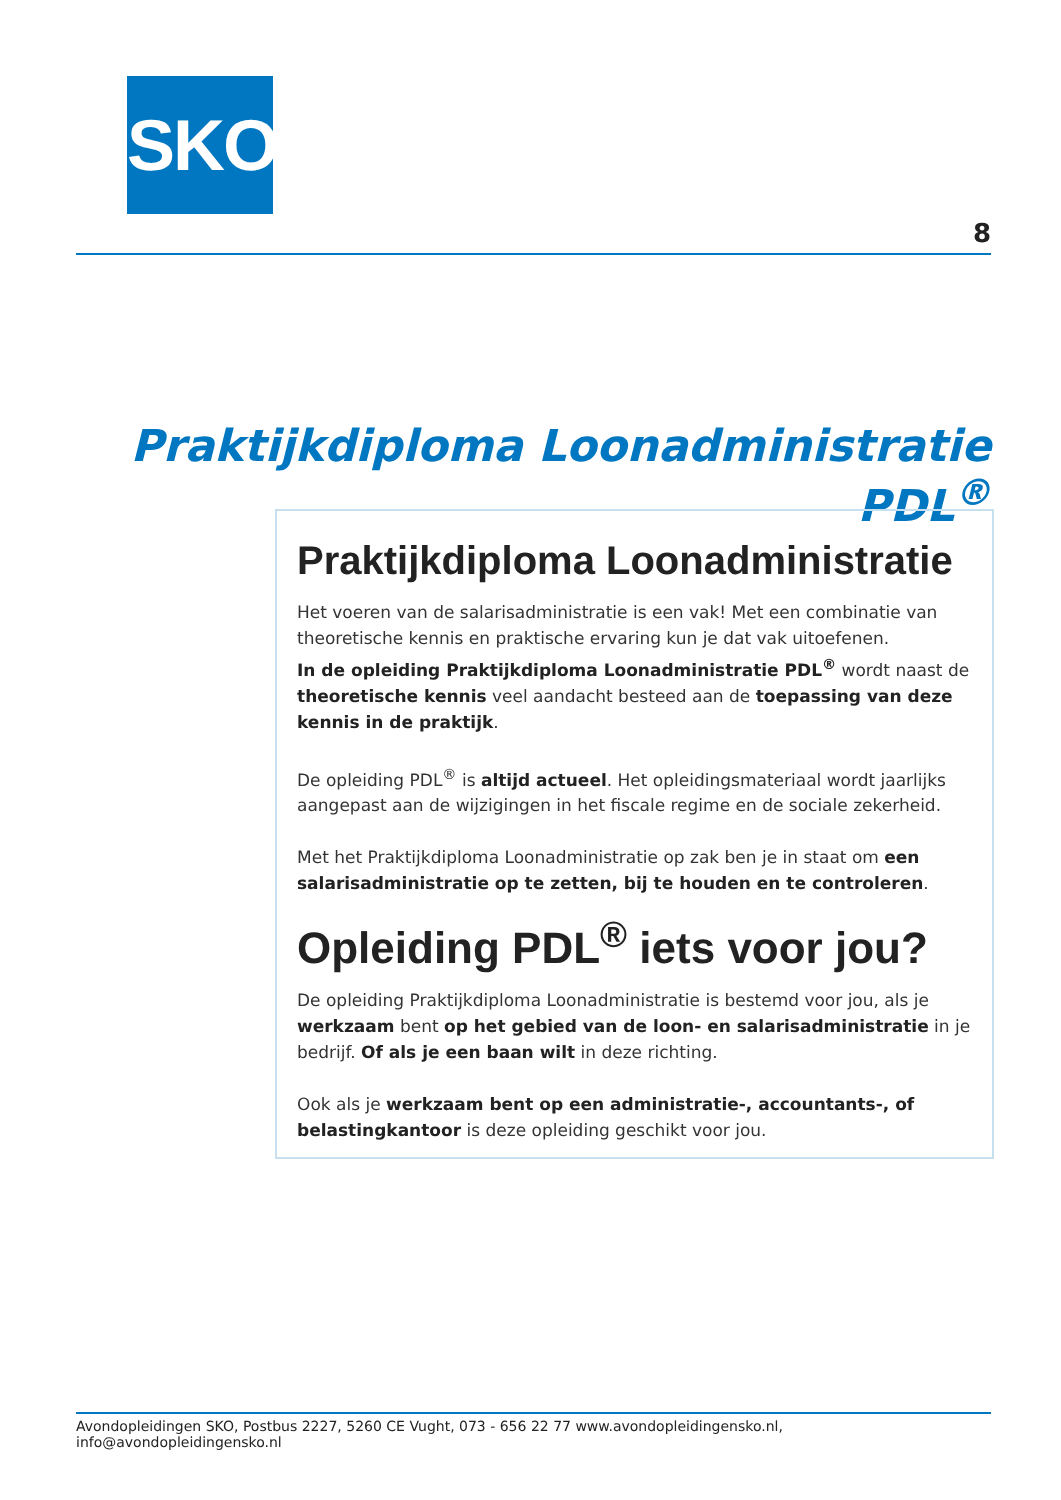SKO
8
Praktijkdiploma Loonadministratie PDL<sup>®</sup>
Praktijkdiploma Loonadministratie
Het voeren van de salarisadministratie is een vak! Met een combinatie van theoretische kennis en praktische ervaring kun je dat vak uitoefenen.
In de opleiding Praktijkdiploma Loonadministratie PDL<sup>®</sup> wordt naast de theoretische kennis veel aandacht besteed aan de toepassing van deze kennis in de praktijk.
De opleiding PDL<sup>®</sup> is altijd actueel. Het opleidingsmateriaal wordt jaarlijks aangepast aan de wijzigingen in het fiscale regime en de sociale zekerheid.
Met het Praktijkdiploma Loonadministratie op zak ben je in staat om een salarisadministratie op te zetten, bij te houden en te controleren.
Opleiding PDL<sup>®</sup> iets voor jou?
De opleiding Praktijkdiploma Loonadministratie is bestemd voor jou, als je werkzaam bent op het gebied van de loon- en salarisadministratie in je bedrijf. Of als je een baan wilt in deze richting.
Ook als je werkzaam bent op een administratie-, accountants-, of belasting­kantoor is deze opleiding geschikt voor jou.
Avondopleidingen SKO, Postbus 2227, 5260 CE Vught, 073 - 656 22 77 www.avondopleidingensko.nl, info@avondopleidingensko.nl